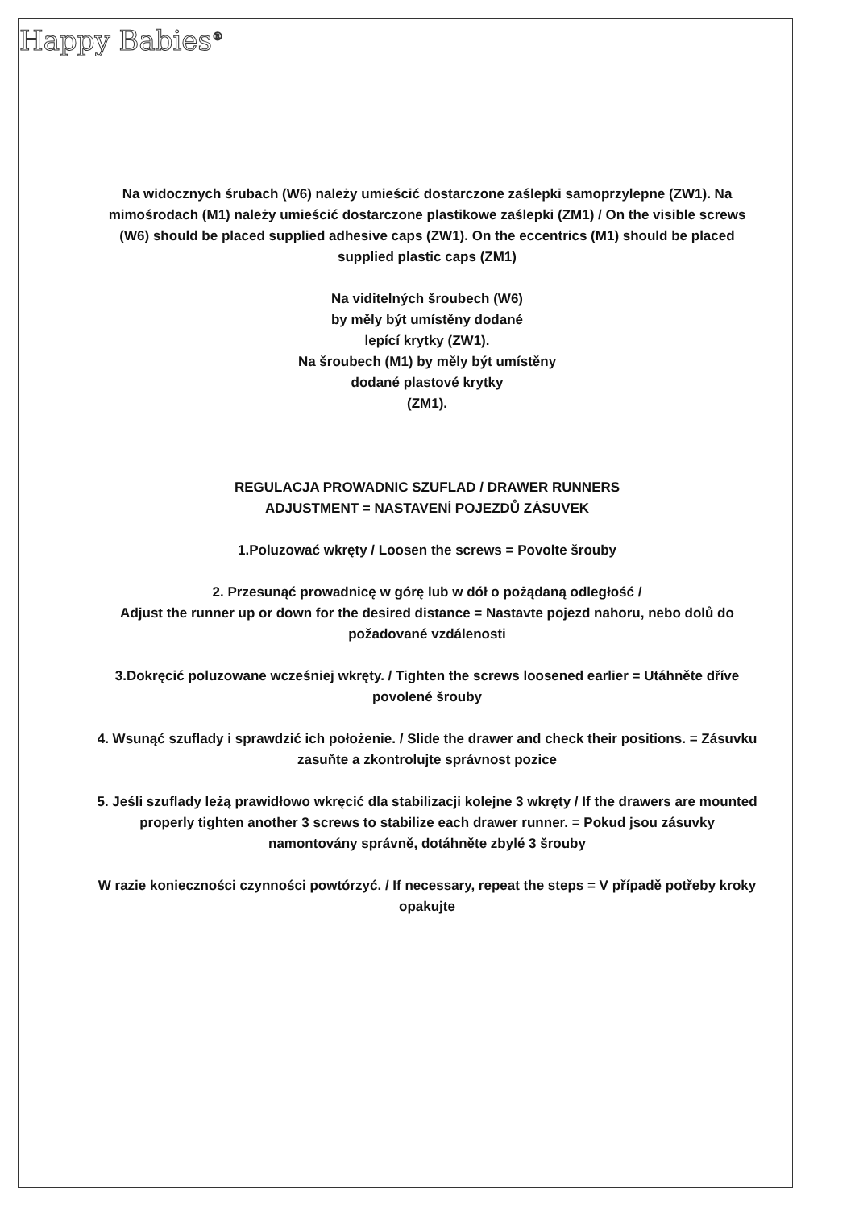Happy Babies<sup>®</sup>
Na widocznych śrubach (W6) należy umieścić dostarczone zaślepki samoprzylepne (ZW1). Na mimośrodach (M1) należy umieścić dostarczone plastikowe zaślepki (ZM1) / On the visible screws (W6) should be placed supplied adhesive caps (ZW1). On the eccentrics (M1) should be placed supplied plastic caps (ZM1)
Na viditelných šroubech (W6)
by měly být umístěny dodané
lepící krytky (ZW1).
Na šroubech (M1) by měly být umístěny
dodané plastové krytky
(ZM1).
REGULACJA PROWADNIC SZUFLAD / DRAWER RUNNERS
ADJUSTMENT = NASTAVENÍ POJEZDŮ ZÁSUVEK
1.Poluzować wkręty / Loosen the screws = Povolte šrouby
2. Przesunąć prowadnicę w górę lub w dół o pożądaną odległość /
Adjust the runner up or down for the desired distance = Nastavte pojezd nahoru, nebo dolů do požadované vzdálenosti
3.Dokręcić poluzowane wcześniej wkręty. / Tighten the screws loosened earlier = Utáhněte dříve povolené šrouby
4. Wsunąć szuflady i sprawdzić ich położenie. / Slide the drawer and check their positions. = Zásuvku zasuňte a zkontrolujte správnost pozice
5. Jeśli szuflady leżą prawidłowo wkręcić dla stabilizacji kolejne 3 wkręty / If the drawers are mounted properly tighten another 3 screws to stabilize each drawer runner. = Pokud jsou zásuvky namontovány správně, dotáhněte zbylé 3 šrouby
W razie konieczności czynności powtórzyć. / If necessary, repeat the steps = V případě potřeby kroky opakujte